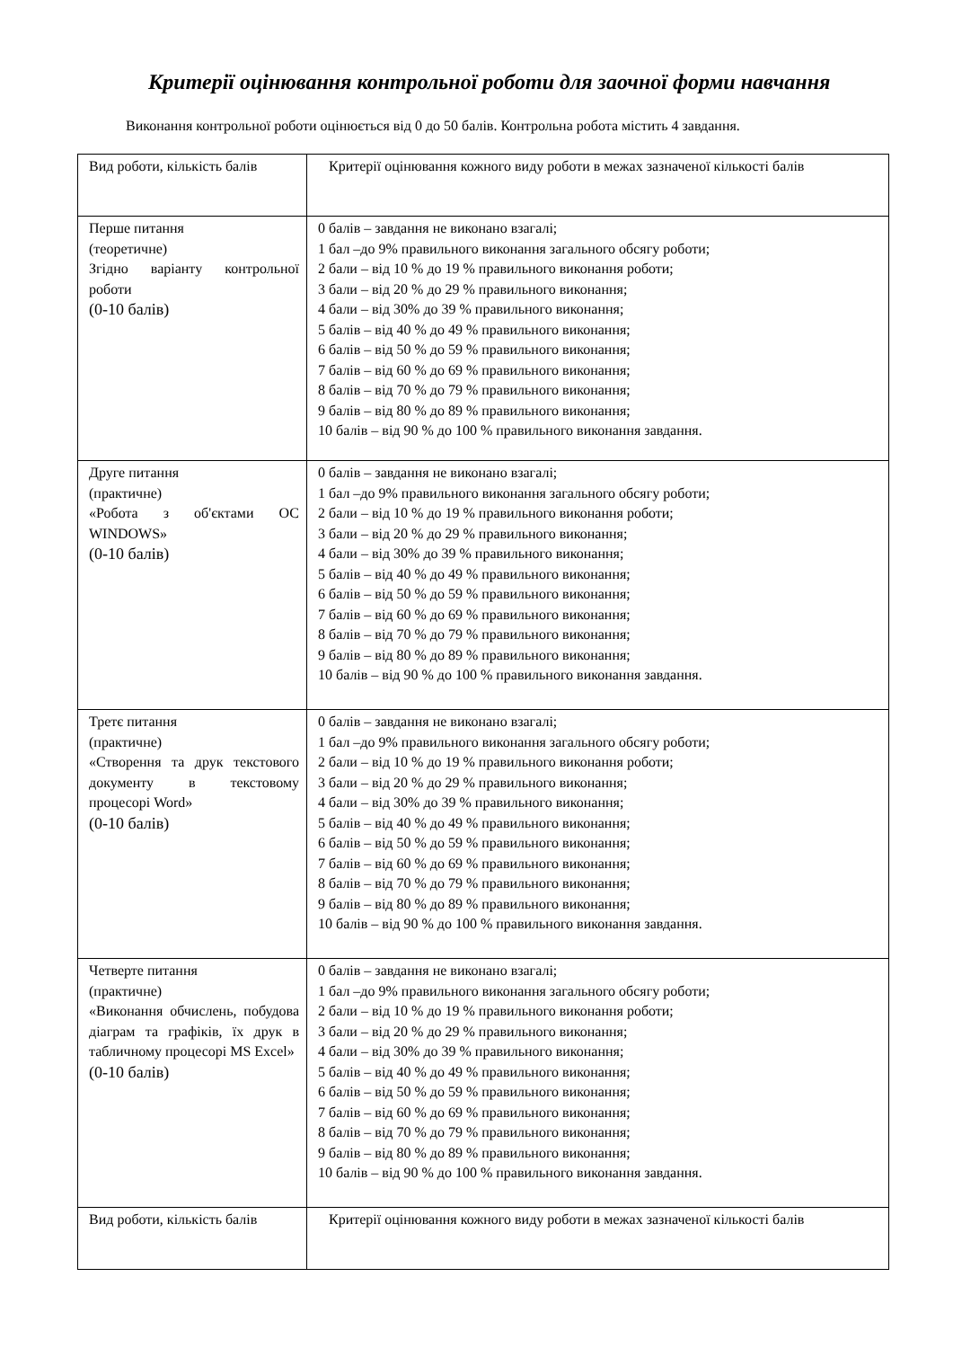Критерії оцінювання контрольної роботи для заочної форми навчання
Виконання контрольної роботи оцінюється від 0 до 50 балів. Контрольна робота містить 4 завдання.
| Вид роботи, кількість балів | Критерії оцінювання кожного виду роботи в межах зазначеної кількості балів |
| Перше питання (теоретичне) Згідно варіанту контрольної роботи (0-10 балів) | 0 балів – завдання не виконано взагалі; 1 бал –до 9% правильного виконання загального обсягу роботи; 2 бали – від 10 % до 19 % правильного виконання роботи; 3 бали – від 20 % до 29 % правильного виконання; 4 бали – від 30% до 39 % правильного виконання; 5 балів – від 40 % до 49 % правильного виконання; 6 балів – від 50 % до 59 % правильного виконання; 7 балів – від 60 % до 69 % правильного виконання; 8 балів – від 70 % до 79 % правильного виконання; 9 балів – від 80 % до 89 % правильного виконання; 10 балів – від 90 % до 100 % правильного виконання завдання. |
| Друге питання (практичне) «Робота з об'єктами ОС WINDOWS» (0-10 балів) | 0 балів – завдання не виконано взагалі; 1 бал –до 9% правильного виконання загального обсягу роботи; 2 бали – від 10 % до 19 % правильного виконання роботи; 3 бали – від 20 % до 29 % правильного виконання; 4 бали – від 30% до 39 % правильного виконання; 5 балів – від 40 % до 49 % правильного виконання; 6 балів – від 50 % до 59 % правильного виконання; 7 балів – від 60 % до 69 % правильного виконання; 8 балів – від 70 % до 79 % правильного виконання; 9 балів – від 80 % до 89 % правильного виконання; 10 балів – від 90 % до 100 % правильного виконання завдання. |
| Третє питання (практичне) «Створення та друк текстового документу в текстовому процесорі Word» (0-10 балів) | 0 балів – завдання не виконано взагалі; 1 бал –до 9% правильного виконання загального обсягу роботи; 2 бали – від 10 % до 19 % правильного виконання роботи; 3 бали – від 20 % до 29 % правильного виконання; 4 бали – від 30% до 39 % правильного виконання; 5 балів – від 40 % до 49 % правильного виконання; 6 балів – від 50 % до 59 % правильного виконання; 7 балів – від 60 % до 69 % правильного виконання; 8 балів – від 70 % до 79 % правильного виконання; 9 балів – від 80 % до 89 % правильного виконання; 10 балів – від 90 % до 100 % правильного виконання завдання. |
| Четверте питання (практичне) «Виконання обчислень, побудова діаграм та графіків, їх друк в табличному процесорі MS Excel» (0-10 балів) | 0 балів – завдання не виконано взагалі; 1 бал –до 9% правильного виконання загального обсягу роботи; 2 бали – від 10 % до 19 % правильного виконання роботи; 3 бали – від 20 % до 29 % правильного виконання; 4 бали – від 30% до 39 % правильного виконання; 5 балів – від 40 % до 49 % правильного виконання; 6 балів – від 50 % до 59 % правильного виконання; 7 балів – від 60 % до 69 % правильного виконання; 8 балів – від 70 % до 79 % правильного виконання; 9 балів – від 80 % до 89 % правильного виконання; 10 балів – від 90 % до 100 % правильного виконання завдання. |
| Вид роботи, кількість балів | Критерії оцінювання кожного виду роботи в межах зазначеної кількості балів |